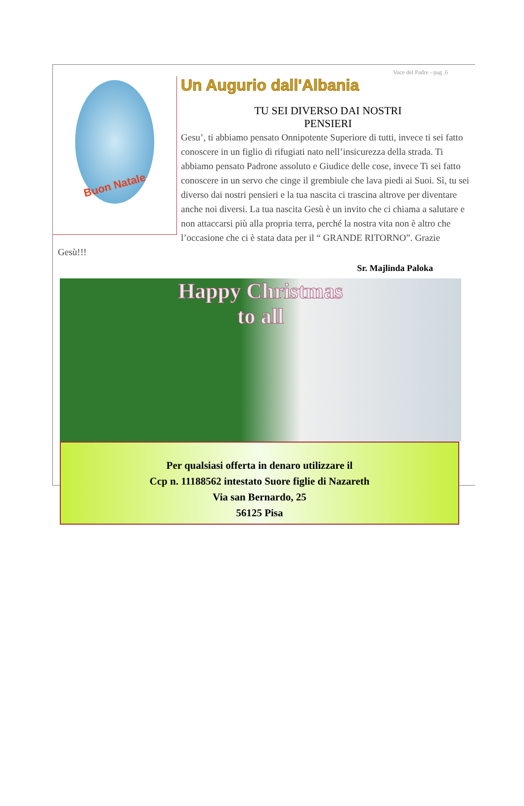Voce del Padre - pag .6
Buon Natale
Un Augurio dall'Albania
TU SEI DIVERSO DAI NOSTRI
PENSIERI
Gesu’, ti abbiamo pensato Onnipotente Superiore di tutti, invece ti sei fatto conoscere in un figlio di rifugiati nato nell’insicurezza della strada. Ti abbiamo pensato Padrone assoluto e Giudice delle cose, invece Ti sei fatto conoscere in un servo che cinge il grembiule che lava piedi ai Suoi. Sì, tu sei diverso dai nostri pensieri e la tua nascita ci trascina altrove per diventare anche noi diversi. La tua nascita Gesù è un invito che ci chiama a salutare e non attaccarsi più alla propria terra, perché la nostra vita non è altro che l’occasione che ci è stata data per il “ GRANDE RITORNO”. Grazie Gesù!!!
Sr. Majlinda Paloka
Happy Christmas
to all
Per qualsiasi offerta in denaro utilizzare il
Ccp n. 11188562 intestato Suore figlie di Nazareth
Via san Bernardo, 25
56125 Pisa